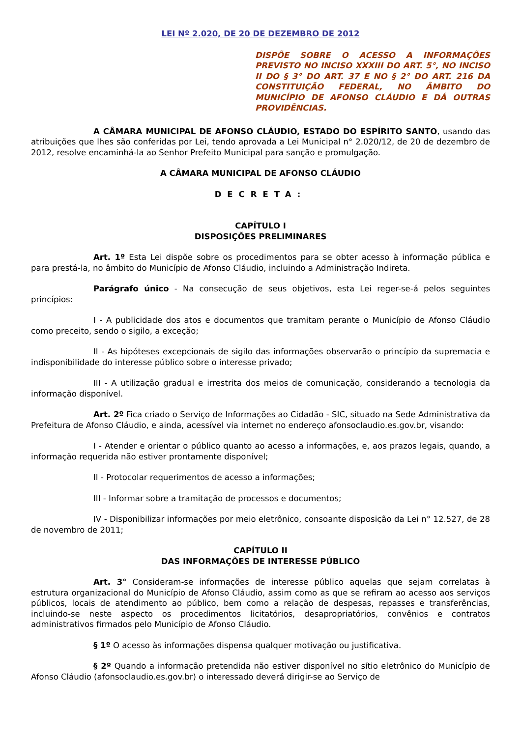LEI Nº 2.020, DE 20 DE DEZEMBRO DE 2012
DISPÕE SOBRE O ACESSO A INFORMAÇÕES PREVISTO NO INCISO XXXIII DO ART. 5°, NO INCISO II DO § 3° DO ART. 37 E NO § 2° DO ART. 216 DA CONSTITUIÇÃO FEDERAL, NO ÂMBITO DO MUNICÍPIO DE AFONSO CLÁUDIO E DÁ OUTRAS PROVIDÊNCIAS.
A CÂMARA MUNICIPAL DE AFONSO CLÁUDIO, ESTADO DO ESPÍRITO SANTO, usando das atribuições que lhes são conferidas por Lei, tendo aprovada a Lei Municipal n° 2.020/12, de 20 de dezembro de 2012, resolve encaminhá-la ao Senhor Prefeito Municipal para sanção e promulgação.
A CÂMARA MUNICIPAL DE AFONSO CLÁUDIO
DECRETA:
CAPÍTULO I
DISPOSIÇÕES PRELIMINARES
Art. 1º Esta Lei dispõe sobre os procedimentos para se obter acesso à informação pública e para prestá-la, no âmbito do Município de Afonso Cláudio, incluindo a Administração Indireta.
Parágrafo único - Na consecução de seus objetivos, esta Lei reger-se-á pelos seguintes princípios:
I - A publicidade dos atos e documentos que tramitam perante o Município de Afonso Cláudio como preceito, sendo o sigilo, a exceção;
II - As hipóteses excepcionais de sigilo das informações observarão o princípio da supremacia e indisponibilidade do interesse público sobre o interesse privado;
III - A utilização gradual e irrestrita dos meios de comunicação, considerando a tecnologia da informação disponível.
Art. 2º Fica criado o Serviço de Informações ao Cidadão - SIC, situado na Sede Administrativa da Prefeitura de Afonso Cláudio, e ainda, acessível via internet no endereço afonsoclaudio.es.gov.br, visando:
I - Atender e orientar o público quanto ao acesso a informações, e, aos prazos legais, quando, a informação requerida não estiver prontamente disponível;
II - Protocolar requerimentos de acesso a informações;
III - Informar sobre a tramitação de processos e documentos;
IV - Disponibilizar informações por meio eletrônico, consoante disposição da Lei n° 12.527, de 28 de novembro de 2011;
CAPÍTULO II
DAS INFORMAÇÕES DE INTERESSE PÚBLICO
Art. 3° Consideram-se informações de interesse público aquelas que sejam correlatas à estrutura organizacional do Município de Afonso Cláudio, assim como as que se refiram ao acesso aos serviços públicos, locais de atendimento ao público, bem como a relação de despesas, repasses e transferências, incluindo-se neste aspecto os procedimentos licitatórios, desapropriatórios, convênios e contratos administrativos firmados pelo Município de Afonso Cláudio.
§ 1º O acesso às informações dispensa qualquer motivação ou justificativa.
§ 2º Quando a informação pretendida não estiver disponível no sítio eletrônico do Município de Afonso Cláudio (afonsoclaudio.es.gov.br) o interessado deverá dirigir-se ao Serviço de